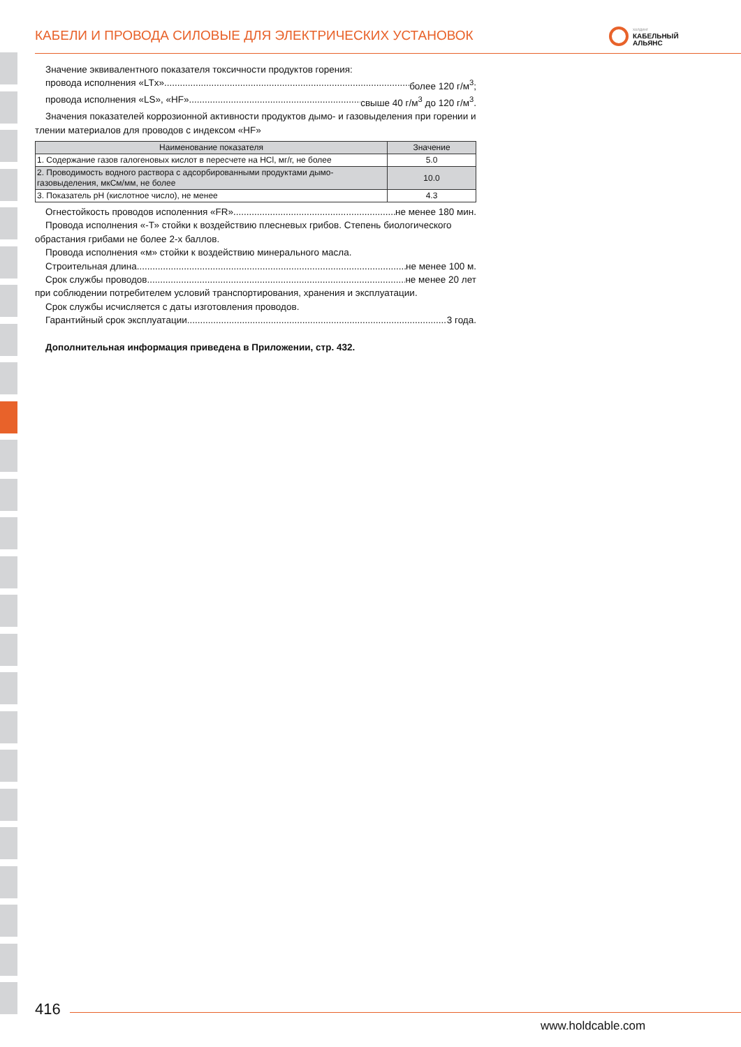КАБЕЛИ И ПРОВОДА СИЛОВЫЕ ДЛЯ ЭЛЕКТРИЧЕСКИХ УСТАНОВОК
холдинг
КАБЕЛЬНЫЙ
АЛЬЯНС
Значение эквивалентного показателя токсичности продуктов горения:
провода исполнения «LTx» более 120 г/м<sup>3</sup>;
провода исполнения «LS», «HF» свыше 40 г/м<sup>3</sup> до 120 г/м<sup>3</sup>.
Значения показателей коррозионной активности продуктов дымо- и газовыделения при горении и тлении материалов для проводов с индексом «HF»
| Наименование показателя | Значение |
| --- | --- |
| 1. Содержание газов галогеновых кислот в пересчете на HCl, мг/г, не более | 5.0 |
| 2. Проводимость водного раствора с адсорбированными продуктами дымо-газовыделения, мкСм/мм, не более | 10.0 |
| 3. Показатель pH (кислотное число), не менее | 4.3 |
Огнестойкость проводов исполенния «FR» не менее 180 мин.
Провода исполнения «-Т» стойки к воздействию плесневых грибов. Степень биологического обрастания грибами не более 2-х баллов.
Провода исполнения «м» стойки к воздействию минерального масла.
Строительная длина не менее 100 м.
Срок службы проводов не менее 20 лет
при соблюдении потребителем условий транспортирования, хранения и эксплуатации.
Срок службы исчисляется с даты изготовления проводов.
Гарантийный срок эксплуатации 3 года.
Дополнительная информация приведена в Приложении, стр. 432.
416
www.holdcable.com